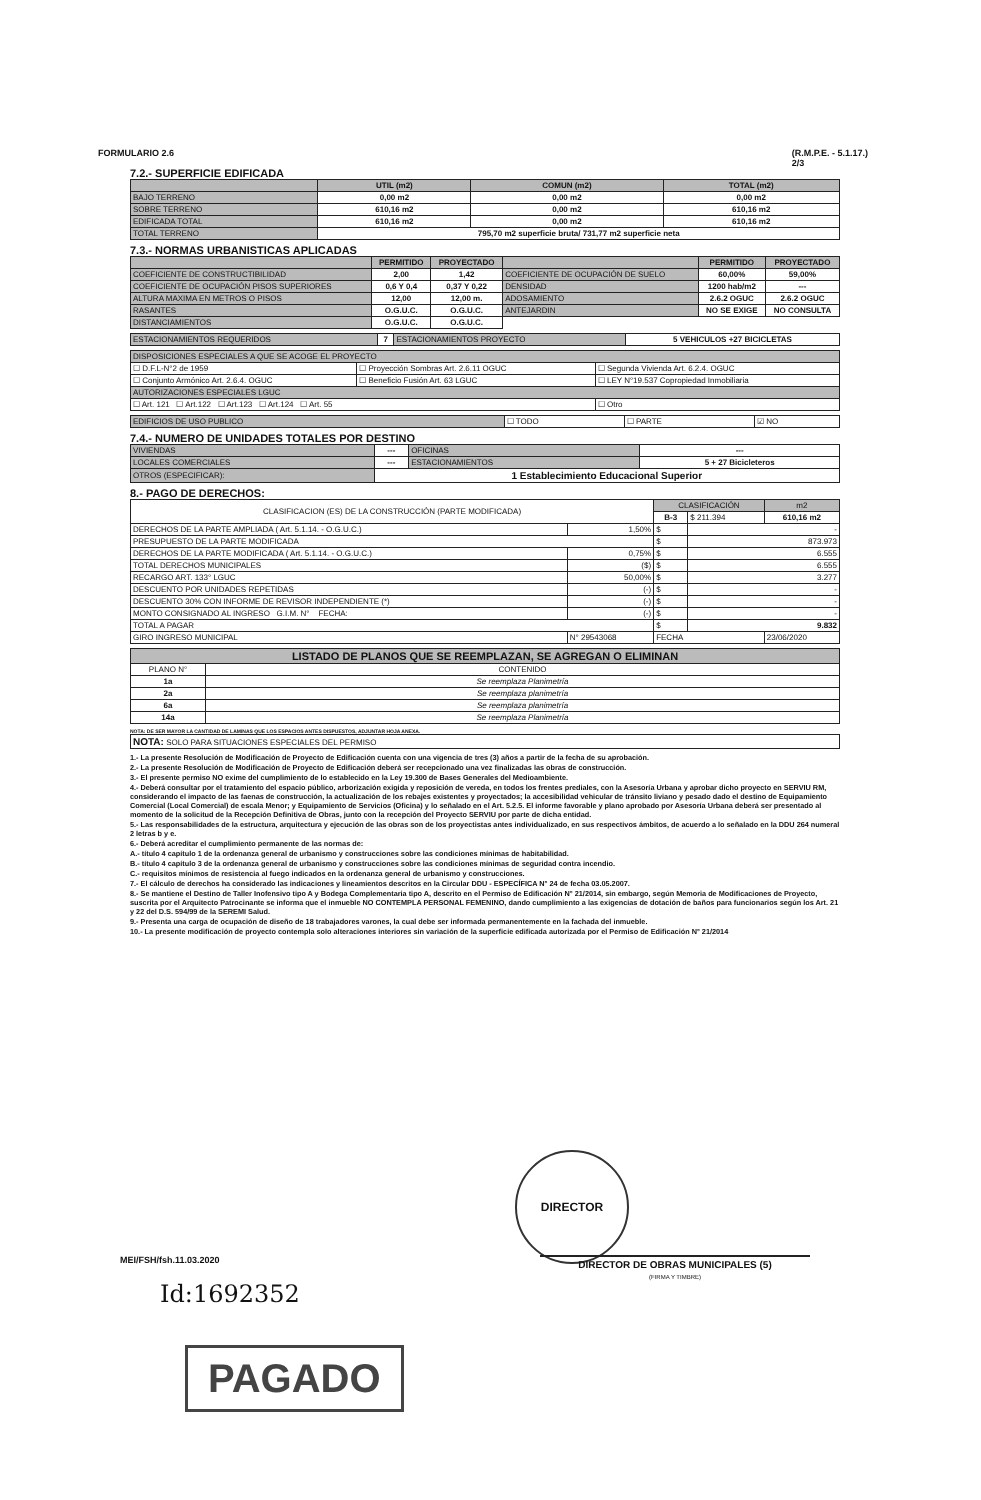FORMULARIO 2.6 (R.M.P.E. - 5.1.17.)
2/3
7.2.- SUPERFICIE EDIFICADA
| | UTIL (m2) | COMUN (m2) | TOTAL (m2) |
| BAJO TERRENO | 0,00 m2 | 0,00 m2 | 0,00 m2 |
| SOBRE TERRENO | 610,16 m2 | 0,00 m2 | 610,16 m2 |
| EDIFICADA TOTAL | 610,16 m2 | 0,00 m2 | 610,16 m2 |
| TOTAL TERRENO | 795,70 m2 superficie bruta/ 731,77 m2 superficie neta | | |
7.3.- NORMAS URBANISTICAS APLICADAS
| | PERMITIDO | PROYECTADO | | PERMITIDO | PROYECTADO |
| COEFICIENTE DE CONSTRUCTIBILIDAD | 2,00 | 1,42 | COEFICIENTE DE OCUPACIÓN DE SUELO | 60,00% | 59,00% |
| COEFICIENTE DE OCUPACIÓN PISOS SUPERIORES | 0,6 Y 0,4 | 0,37 Y 0,22 | DENSIDAD | 1200 hab/m2 | --- |
| ALTURA MAXIMA EN METROS O PISOS | 12,00 | 12,00 m. | ADOSAMIENTO | 2.6.2 OGUC | 2.6.2 OGUC |
| RASANTES | O.G.U.C. | O.G.U.C. | ANTEJARDIN | NO SE EXIGE | NO CONSULTA |
| DISTANCIAMIENTOS | O.G.U.C. | O.G.U.C. | | | |
| ESTACIONAMIENTOS REQUERIDOS | 7 | ESTACIONAMIENTOS PROYECTO | 5 VEHICULOS +27 BICICLETAS |
| DISPOSICIONES ESPECIALES A QUE SE ACOGE EL PROYECTO | | |
| ☐ D.F.L-N°2 de 1959 | ☐ Proyección Sombras Art. 2.6.11 OGUC | ☐ Segunda Vivienda Art. 6.2.4. OGUC |
| ☐ Conjunto Armónico Art. 2.6.4. OGUC | ☐ Beneficio Fusión Art. 63 LGUC | ☐ LEY N°19.537 Copropiedad Inmobiliaria |
| AUTORIZACIONES ESPECIALES LGUC | | |
| ☐ Art. 121 ☐ Art.122 ☐ Art.123 ☐ Art.124 ☐ Art. 55 | | ☐ Otro |
| EDIFICIOS DE USO PUBLICO | ☐ TODO | ☐ PARTE | ☑ NO |
7.4.- NUMERO DE UNIDADES TOTALES POR DESTINO
| VIVIENDAS | --- | OFICINAS | --- |
| LOCALES COMERCIALES | --- | ESTACIONAMIENTOS | 5 + 27 Bicicleteros |
| OTROS (ESPECIFICAR): | 1 Establecimiento Educacional Superior | | |
8.- PAGO DE DERECHOS:
| CLASIFICACION (ES) DE LA CONSTRUCCIÓN (PARTE MODIFICADA) | | CLASIFICACIÓN | | m2 |
| | | B-3 | $ 211.394 | 610,16 m2 |
| DERECHOS DE LA PARTE AMPLIADA ( Art. 5.1.14. - O.G.U.C.) | 1,50% | $ | - | |
| PRESUPUESTO DE LA PARTE MODIFICADA | | $ | 873.973 | |
| DERECHOS DE LA PARTE MODIFICADA ( Art. 5.1.14. - O.G.U.C.) | 0,75% | $ | 6.555 | |
| TOTAL DERECHOS MUNICIPALES | ($) | $ | 6.555 | |
| RECARGO ART. 133° LGUC | 50,00% | $ | 3.277 | |
| DESCUENTO POR UNIDADES REPETIDAS | (-) | $ | - | |
| DESCUENTO 30% CON INFORME DE REVISOR INDEPENDIENTE (*) | (-) | $ | - | |
| MONTO CONSIGNADO AL INGRESO G.I.M. N° FECHA: | (-) | $ | - | |
| TOTAL A PAGAR | | $ | 9.832 | |
| GIRO INGRESO MUNICIPAL | N° 29543068 | FECHA | | 23/06/2020 |
| LISTADO DE PLANOS QUE SE REEMPLAZAN, SE AGREGAN O ELIMINAN | |
| PLANO N° | CONTENIDO |
| 1a | Se reemplaza Planimetría |
| 2a | Se reemplaza planimetría |
| 6a | Se reemplaza planimetría |
| 14a | Se reemplaza Planimetría |
NOTA: DE SER MAYOR LA CANTIDAD DE LAMINAS QUE LOS ESPACIOS ANTES DISPUESTOS, ADJUNTAR HOJA ANEXA.
| NOTA: SOLO PARA SITUACIONES ESPECIALES DEL PERMISO |
1.- La presente Resolución de Modificación de Proyecto de Edificación cuenta con una vigencia de tres (3) años a partir de la fecha de su aprobación.
2.- La presente Resolución de Modificación de Proyecto de Edificación deberá ser recepcionado una vez finalizadas las obras de construcción.
3.- El presente permiso NO exime del cumplimiento de lo establecido en la Ley 19.300 de Bases Generales del Medioambiente.
4.- Deberá consultar por el tratamiento del espacio público, arborización exigida y reposición de vereda, en todos los frentes prediales, con la Asesoría Urbana y aprobar dicho proyecto en SERVIU RM, considerando el impacto de las faenas de construcción, la actualización de los rebajes existentes y proyectados; la accesibilidad vehicular de tránsito liviano y pesado dado el destino de Equipamiento Comercial (Local Comercial) de escala Menor; y Equipamiento de Servicios (Oficina) y lo señalado en el Art. 5.2.5. El informe favorable y plano aprobado por Asesoría Urbana deberá ser presentado al momento de la solicitud de la Recepción Definitiva de Obras, junto con la recepción del Proyecto SERVIU por parte de dicha entidad.
5.- Las responsabilidades de la estructura, arquitectura y ejecución de las obras son de los proyectistas antes individualizado, en sus respectivos ámbitos, de acuerdo a lo señalado en la DDU 264 numeral 2 letras b y e.
6.- Deberá acreditar el cumplimiento permanente de las normas de:
A.- título 4 capítulo 1 de la ordenanza general de urbanismo y construcciones sobre las condiciones mínimas de habitabilidad.
B.- título 4 capítulo 3 de la ordenanza general de urbanismo y construcciones sobre las condiciones mínimas de seguridad contra incendio.
C.- requisitos mínimos de resistencia al fuego indicados en la ordenanza general de urbanismo y construcciones.
7.- El cálculo de derechos ha considerado las indicaciones y lineamientos descritos en la Circular DDU - ESPECÍFICA N° 24 de fecha 03.05.2007.
8.- Se mantiene el Destino de Taller Inofensivo tipo A y Bodega Complementaria tipo A, descrito en el Permiso de Edificación N° 21/2014, sin embargo, según Memoria de Modificaciones de Proyecto, suscrita por el Arquitecto Patrocinante se informa que el inmueble NO CONTEMPLA PERSONAL FEMENINO, dando cumplimiento a las exigencias de dotación de baños para funcionarios según los Art. 21 y 22 del D.S. 594/99 de la SEREMI Salud.
9.- Presenta una carga de ocupación de diseño de 18 trabajadores varones, la cual debe ser informada permanentemente en la fachada del inmueble.
10.- La presente modificación de proyecto contempla solo alteraciones interiores sin variación de la superficie edificada autorizada por el Permiso de Edificación N° 21/2014
DIRECTOR
MEI/FSH/fsh.11.03.2020
DIRECTOR DE OBRAS MUNICIPALES (5)
(FIRMA Y TIMBRE)
Id:1692352
PAGADO